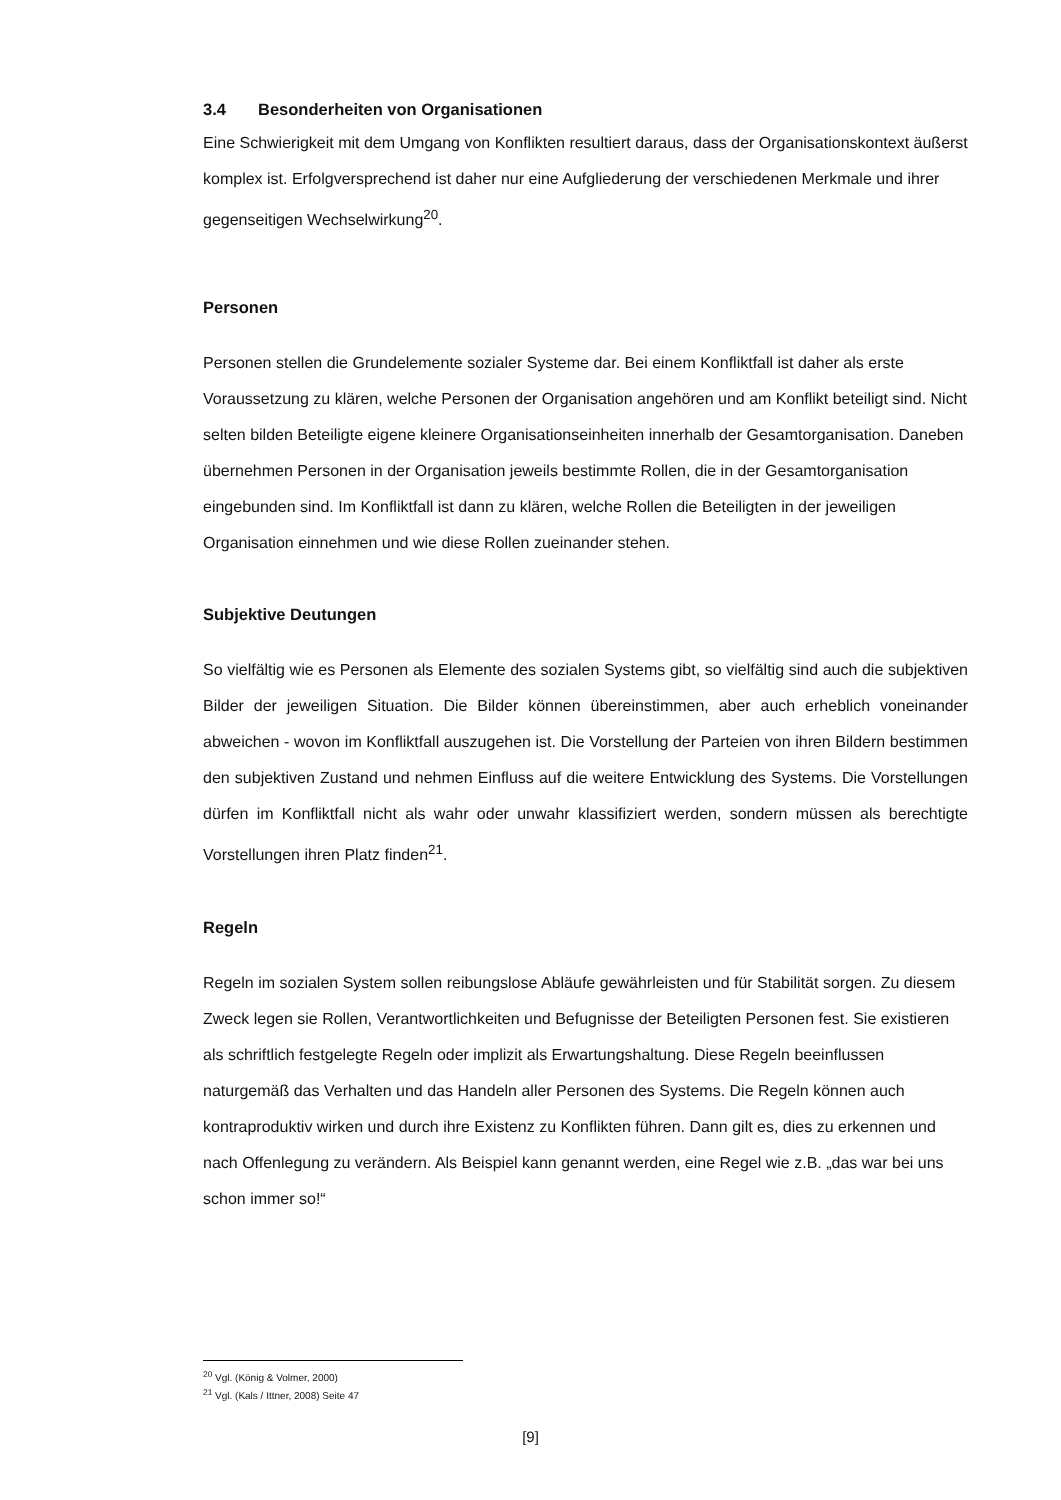3.4 Besonderheiten von Organisationen
Eine Schwierigkeit mit dem Umgang von Konflikten resultiert daraus, dass der Organisationskontext äußerst komplex ist. Erfolgversprechend ist daher nur eine Aufgliederung der verschiedenen Merkmale und ihrer gegenseitigen Wechselwirkung<sup>20</sup>.
Personen
Personen stellen die Grundelemente sozialer Systeme dar. Bei einem Konfliktfall ist daher als erste Voraussetzung zu klären, welche Personen der Organisation angehören und am Konflikt beteiligt sind. Nicht selten bilden Beteiligte eigene kleinere Organisationseinheiten innerhalb der Gesamtorganisation. Daneben übernehmen Personen in der Organisation jeweils bestimmte Rollen, die in der Gesamtorganisation eingebunden sind. Im Konfliktfall ist dann zu klären, welche Rollen die Beteiligten in der jeweiligen Organisation einnehmen und wie diese Rollen zueinander stehen.
Subjektive Deutungen
So vielfältig wie es Personen als Elemente des sozialen Systems gibt, so vielfältig sind auch die subjektiven Bilder der jeweiligen Situation. Die Bilder können übereinstimmen, aber auch erheblich voneinander abweichen - wovon im Konfliktfall auszugehen ist. Die Vorstellung der Parteien von ihren Bildern bestimmen den subjektiven Zustand und nehmen Einfluss auf die weitere Entwicklung des Systems. Die Vorstellungen dürfen im Konfliktfall nicht als wahr oder unwahr klassifiziert werden, sondern müssen als berechtigte Vorstellungen ihren Platz finden<sup>21</sup>.
Regeln
Regeln im sozialen System sollen reibungslose Abläufe gewährleisten und für Stabilität sorgen. Zu diesem Zweck legen sie Rollen, Verantwortlichkeiten und Befugnisse der Beteiligten Personen fest. Sie existieren als schriftlich festgelegte Regeln oder implizit als Erwartungshaltung. Diese Regeln beeinflussen naturgemäß das Verhalten und das Handeln aller Personen des Systems. Die Regeln können auch kontraproduktiv wirken und durch ihre Existenz zu Konflikten führen. Dann gilt es, dies zu erkennen und nach Offenlegung zu verändern. Als Beispiel kann genannt werden, eine Regel wie z.B. „das war bei uns schon immer so!“
<sup>20</sup> Vgl. (König & Volmer, 2000)
<sup>21</sup> Vgl. (Kals / Ittner, 2008) Seite 47
[9]